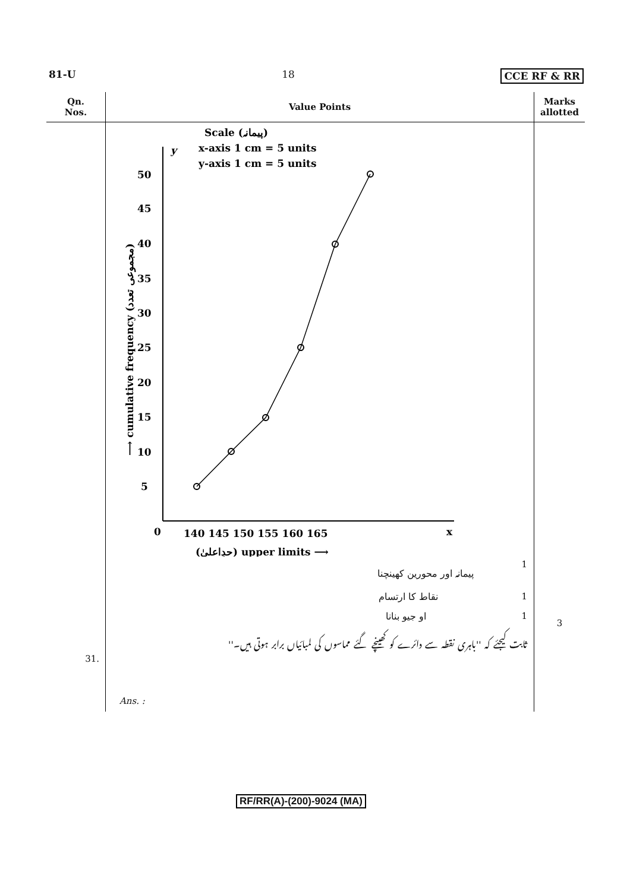81-U 18 CCE RF & RR
| Qn. Nos. | Value Points | Marks allotted |
| --- | --- | --- |
| 31. | Scale (پیمانہ) x-axis 1 cm = 5 units y-axis 1 cm = 5 units y 50 45 40 35 30 25 20 15 10 5 0 140 145 150 155 160 165 x (حدِاعلیٰ) upper limits ⟶ ⟶ cumulative frequency (مجموعی تعدد) پیمانہ اور محورین کھینچنا 1 نقاط کا ارتسام 1 او جیو بنانا 1 ثابت کیجئے کہ ''باہری نقطہ سے دائرے کو کھینچے گئے مماسوں کی لمبائیاں برابر ہوتی ہیں۔'' Ans. : | 3 |
RF/RR(A)-(200)-9024 (MA)